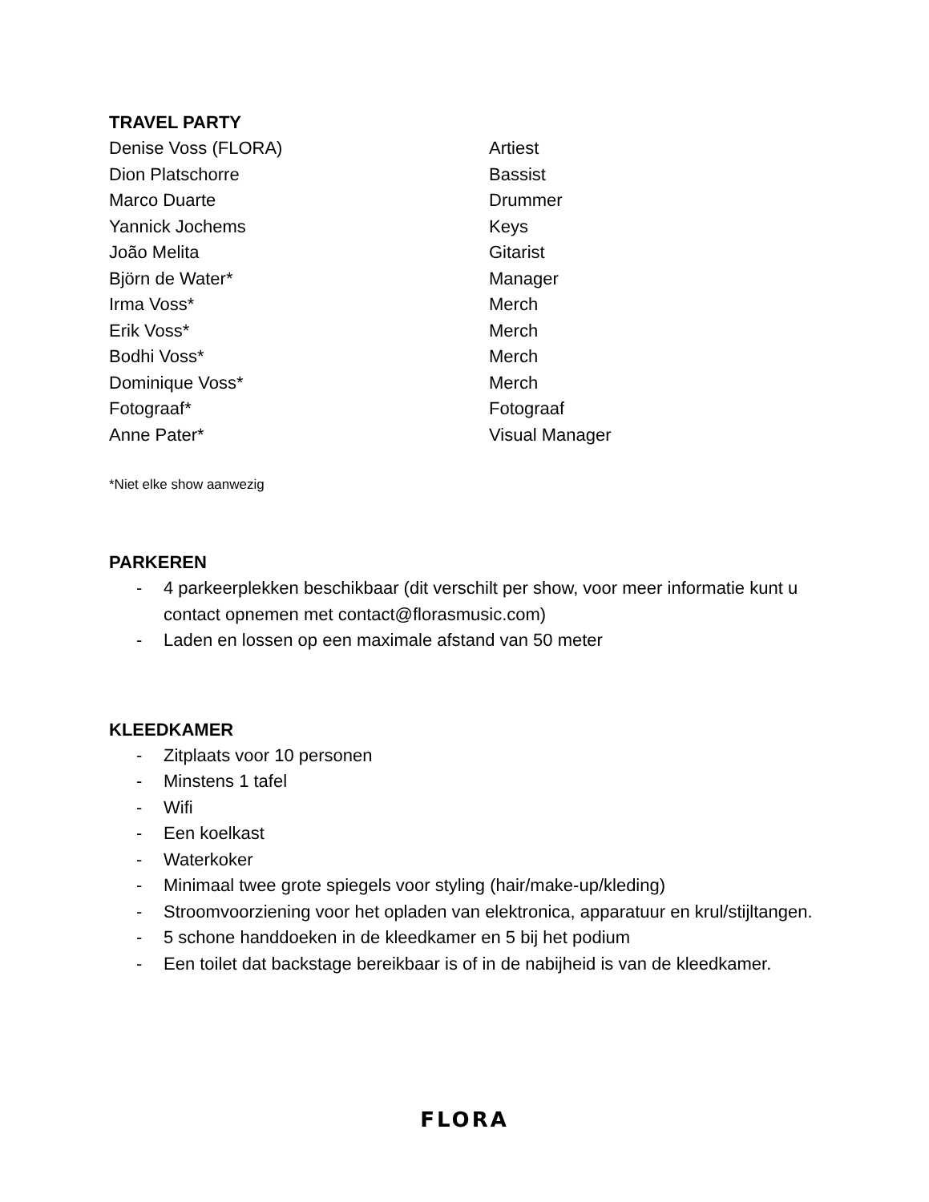TRAVEL PARTY
| Denise Voss (FLORA) | Artiest |
| Dion Platschorre | Bassist |
| Marco Duarte | Drummer |
| Yannick Jochems | Keys |
| João Melita | Gitarist |
| Björn de Water* | Manager |
| Irma Voss* | Merch |
| Erik Voss* | Merch |
| Bodhi Voss* | Merch |
| Dominique Voss* | Merch |
| Fotograaf* | Fotograaf |
| Anne Pater* | Visual Manager |
*Niet elke show aanwezig
PARKEREN
- 4 parkeerplekken beschikbaar (dit verschilt per show, voor meer informatie kunt u contact opnemen met contact@florasmusic.com)
- Laden en lossen op een maximale afstand van 50 meter
KLEEDKAMER
- Zitplaats voor 10 personen
- Minstens 1 tafel
- Wifi
- Een koelkast
- Waterkoker
- Minimaal twee grote spiegels voor styling (hair/make-up/kleding)
- Stroomvoorziening voor het opladen van elektronica, apparatuur en krul/stijltangen.
- 5 schone handdoeken in de kleedkamer en 5 bij het podium
- Een toilet dat backstage bereikbaar is of in de nabijheid is van de kleedkamer.
FLORA